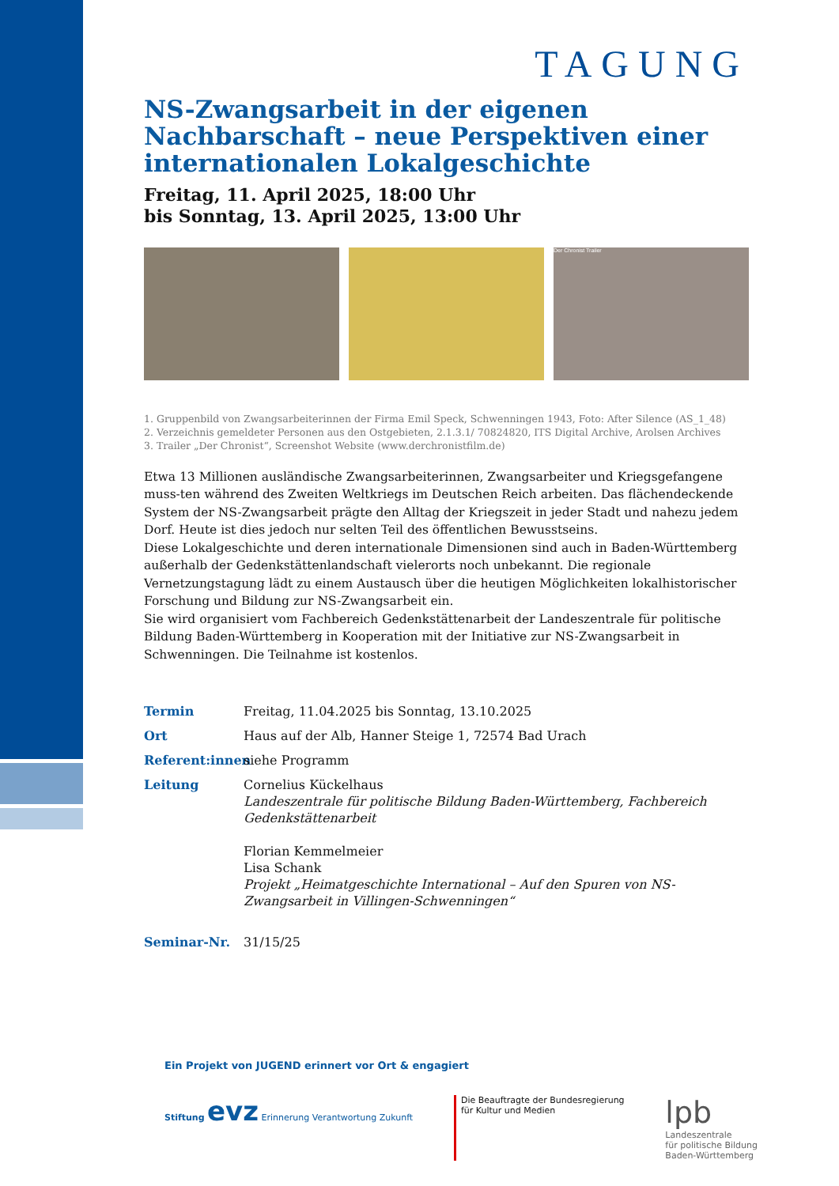TAGUNG
NS-Zwangsarbeit in der eigenen Nachbarschaft – neue Perspektiven einer internationalen Lokalgeschichte
Freitag, 11. April 2025, 18:00 Uhr
bis Sonntag, 13. April 2025, 13:00 Uhr
Der Chronist Trailer
1. Gruppenbild von Zwangsarbeiterinnen der Firma Emil Speck, Schwenningen 1943, Foto: After Silence (AS_1_48)
2. Verzeichnis gemeldeter Personen aus den Ostgebieten, 2.1.3.1/ 70824820, ITS Digital Archive, Arolsen Archives
3. Trailer „Der Chronist“, Screenshot Website (www.derchronistfilm.de)
Etwa 13 Millionen ausländische Zwangsarbeiterinnen, Zwangsarbeiter und Kriegsgefangene muss-ten während des Zweiten Weltkriegs im Deutschen Reich arbeiten. Das flächendeckende System der NS-Zwangsarbeit prägte den Alltag der Kriegszeit in jeder Stadt und nahezu jedem Dorf. Heute ist dies jedoch nur selten Teil des öffentlichen Bewusstseins.
Diese Lokalgeschichte und deren internationale Dimensionen sind auch in Baden-Württemberg außerhalb der Gedenkstättenlandschaft vielerorts noch unbekannt. Die regionale Vernetzungstagung lädt zu einem Austausch über die heutigen Möglichkeiten lokalhistorischer Forschung und Bildung zur NS-Zwangsarbeit ein.
Sie wird organisiert vom Fachbereich Gedenkstättenarbeit der Landeszentrale für politische Bildung Baden-Württemberg in Kooperation mit der Initiative zur NS-Zwangsarbeit in Schwenningen. Die Teilnahme ist kostenlos.
Termin
Freitag, 11.04.2025 bis Sonntag, 13.10.2025
Ort
Haus auf der Alb, Hanner Steige 1, 72574 Bad Urach
Referent:innen
siehe Programm
Leitung
Cornelius Kückelhaus
Landeszentrale für politische Bildung Baden-Württemberg, Fachbereich Gedenkstättenarbeit
Florian Kemmelmeier
Lisa Schank
Projekt „Heimatgeschichte International – Auf den Spuren von NS-Zwangsarbeit in Villingen-Schwenningen“
Seminar-Nr.
31/15/25
Ein Projekt von JUGEND erinnert vor Ort & engagiert
Stiftung evz Erinnerung Verantwortung Zukunft
Die Beauftragte der Bundesregierung
für Kultur und Medien
lpb
Landeszentrale
für politische Bildung
Baden-Württemberg